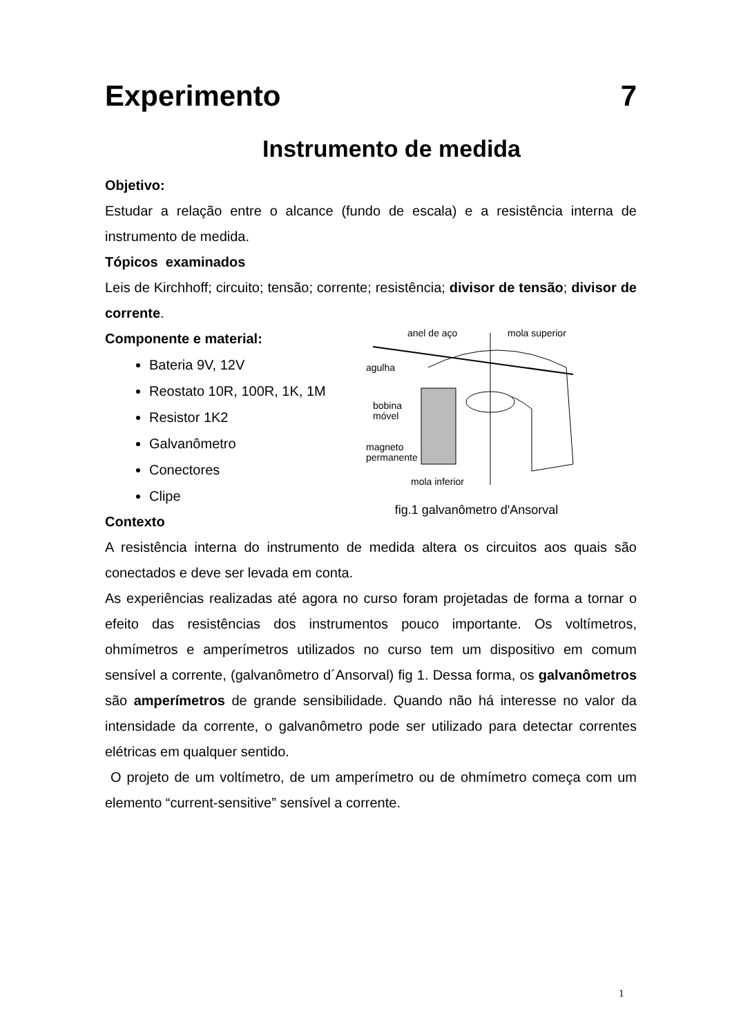Experimento 7
Instrumento de medida
Objetivo:
Estudar a relação entre o alcance (fundo de escala) e a resistência interna de instrumento de medida.
Tópicos examinados
Leis de Kirchhoff; circuito; tensão; corrente; resistência; divisor de tensão; divisor de corrente.
Componente e material:
Bateria 9V, 12V
Reostato 10R, 100R, 1K, 1M
Resistor 1K2
Galvanômetro
Conectores
Clipe
Contexto
anel de aço
mola superior
agulha
bobina
móvel
magneto
permanente
mola inferior
fig.1 galvanômetro d'Ansorval
A resistência interna do instrumento de medida altera os circuitos aos quais são conectados e deve ser levada em conta.
As experiências realizadas até agora no curso foram projetadas de forma a tornar o efeito das resistências dos instrumentos pouco importante. Os voltímetros, ohmímetros e amperímetros utilizados no curso tem um dispositivo em comum sensível a corrente, (galvanômetro d´Ansorval) fig 1. Dessa forma, os galvanômetros são amperímetros de grande sensibilidade. Quando não há interesse no valor da intensidade da corrente, o galvanômetro pode ser utilizado para detectar correntes elétricas em qualquer sentido.
O projeto de um voltímetro, de um amperímetro ou de ohmímetro começa com um elemento “current-sensitive” sensível a corrente.
1